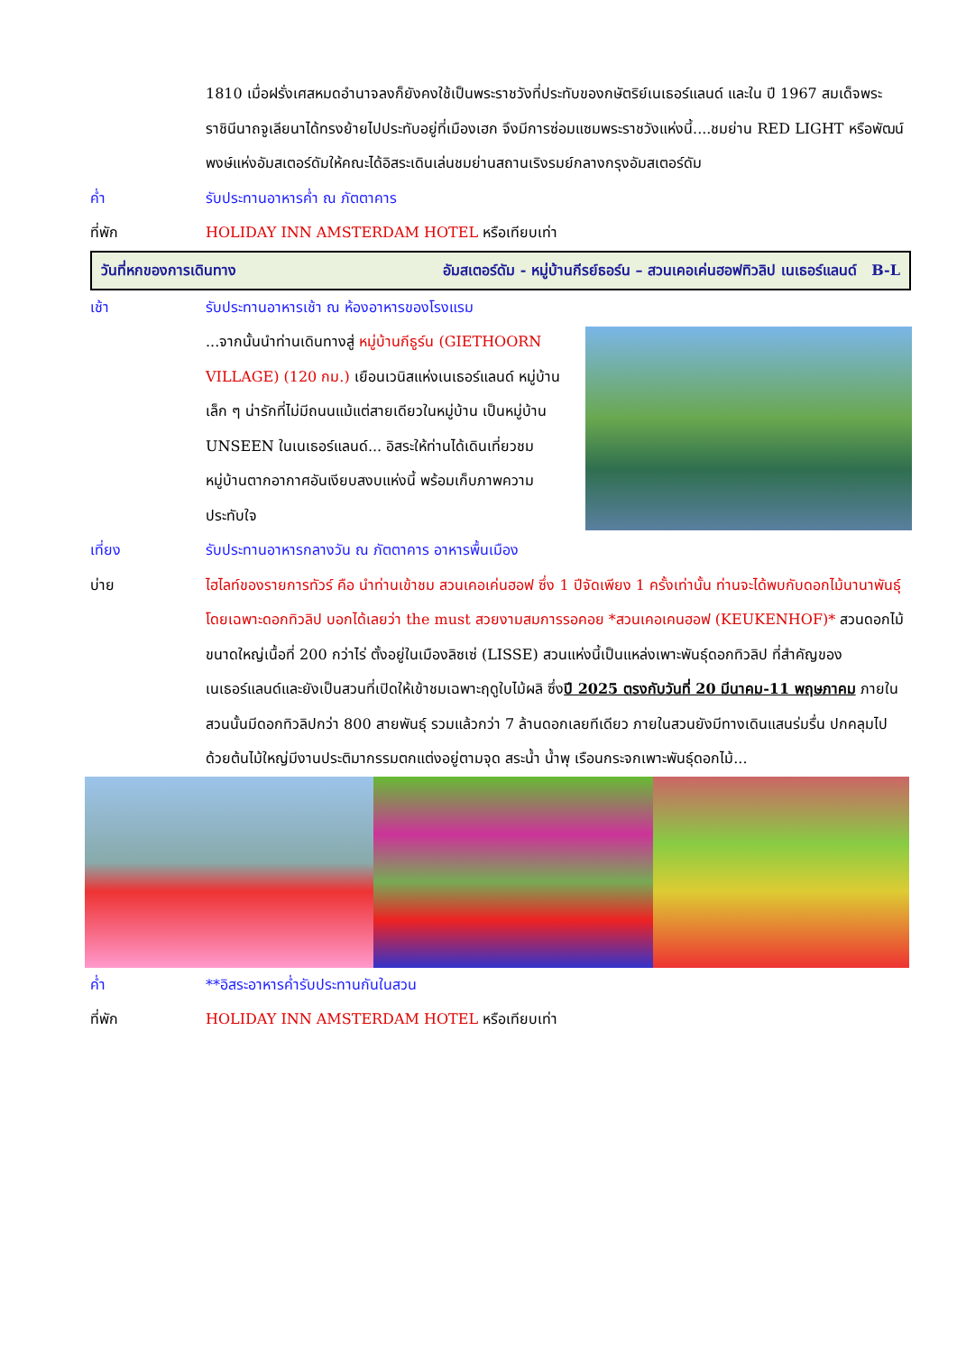1810 เมื่อฝรั่งเศสหมดอำนาจลงก็ยังคงใช้เป็นพระราชวังที่ประทับของกษัตริย์เนเธอร์แลนด์ และใน ปี 1967 สมเด็จพระราชินีนาถจูเลียนาได้ทรงย้ายไปประทับอยู่ที่เมืองเฮก จึงมีการซ่อมแซมพระราชวังแห่งนี้....ชมย่าน RED LIGHT หรือพัฒน์พงษ์แห่งอัมสเตอร์ดัมให้คณะได้อิสระเดินเล่นชมย่านสถานเริงรมย์กลางกรุงอัมสเตอร์ดัม
ค่ำ รับประทานอาหารค่ำ ณ ภัตตาคาร
ที่พัก HOLIDAY INN AMSTERDAM HOTEL หรือเทียบเท่า
วันที่หกของการเดินทาง อัมสเตอร์ดัม - หมู่บ้านกีรย์ธอร์น – สวนเคอเค่นฮอฟทิวลิป เนเธอร์แลนด์ B-L
เช้า รับประทานอาหารเช้า ณ ห้องอาหารของโรงแรม
...จากนั้นนำท่านเดินทางสู่ หมู่บ้านกีธูร์น (GIETHOORN VILLAGE) (120 กม.) เยือนเวนิสแห่งเนเธอร์แลนด์ หมู่บ้านเล็ก ๆ น่ารักที่ไม่มีถนนแม้แต่สายเดียวในหมู่บ้าน เป็นหมู่บ้าน UNSEEN ในเนเธอร์แลนด์... อิสระให้ท่านได้เดินเที่ยวชมหมู่บ้านตากอากาศอันเงียบสงบแห่งนี้ พร้อมเก็บภาพความประทับใจ
เที่ยง รับประทานอาหารกลางวัน ณ ภัตตาคาร อาหารพื้นเมือง
บ่าย ไฮไลท์ของรายการทัวร์ คือ นำท่านเข้าชม สวนเคอเค่นฮอฟ ซึ่ง 1 ปีจัดเพียง 1 ครั้งเท่านั้น ท่านจะได้พบกับดอกไม้นานาพันธุ์ โดยเฉพาะดอกทิวลิป บอกได้เลยว่า the must สวยงามสมการรอคอย *สวนเคอเคนฮอฟ (KEUKENHOF)* สวนดอกไม้ขนาดใหญ่เนื้อที่ 200 กว่าไร่ ตั้งอยู่ในเมืองลิซเซ่ (LISSE) สวนแห่งนี้เป็นแหล่งเพาะพันธุ์ดอกทิวลิป ที่สำคัญของเนเธอร์แลนด์และยังเป็นสวนที่เปิดให้เข้าชมเฉพาะฤดูใบไม้ผลิ ซึ่งปี 2025 ตรงกับวันที่ 20 มีนาคม-11 พฤษภาคม ภายในสวนนั้นมีดอกทิวลิปกว่า 800 สายพันธุ์ รวมแล้วกว่า 7 ล้านดอกเลยทีเดียว ภายในสวนยังมีทางเดินแสนร่มรื่น ปกคลุมไปด้วยต้นไม้ใหญ่มีงานประติมากรรมตกแต่งอยู่ตามจุด สระน้ำ น้ำพุ เรือนกระจกเพาะพันธุ์ดอกไม้...
ค่ำ **อิสระอาหารค่ำรับประทานกันในสวน
ที่พัก HOLIDAY INN AMSTERDAM HOTEL หรือเทียบเท่า